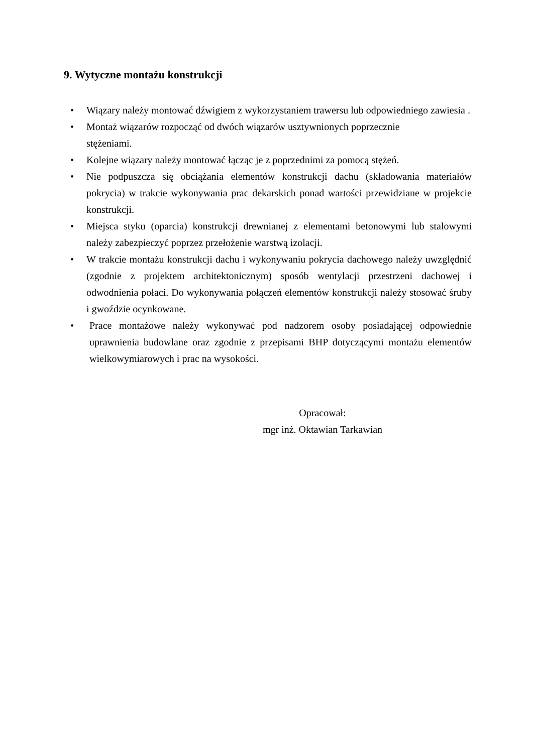9. Wytyczne montażu konstrukcji
• Wiązary należy montować dźwigiem z wykorzystaniem trawersu lub odpowiedniego zawiesia .
• Montaż wiązarów rozpocząć od dwóch wiązarów usztywnionych poprzecznie
stężeniami.
• Kolejne wiązary należy montować łącząc je z poprzednimi za pomocą stężeń.
• Nie podpuszcza się obciążania elementów konstrukcji dachu (składowania materiałów pokrycia) w trakcie wykonywania prac dekarskich ponad wartości przewidziane w projekcie konstrukcji.
• Miejsca styku (oparcia) konstrukcji drewnianej z elementami betonowymi lub stalowymi należy zabezpieczyć poprzez przełożenie warstwą izolacji.
• W trakcie montażu konstrukcji dachu i wykonywaniu pokrycia dachowego należy uwzględnić (zgodnie z projektem architektonicznym) sposób wentylacji przestrzeni dachowej i odwodnienia połaci. Do wykonywania połączeń elementów konstrukcji należy stosować śruby i gwoździe ocynkowane.
• Prace montażowe należy wykonywać pod nadzorem osoby posiadającej odpowiednie uprawnienia budowlane oraz zgodnie z przepisami BHP dotyczącymi montażu elementów wielkowymiarowych i prac na wysokości.
Opracował:
mgr inż. Oktawian Tarkawian